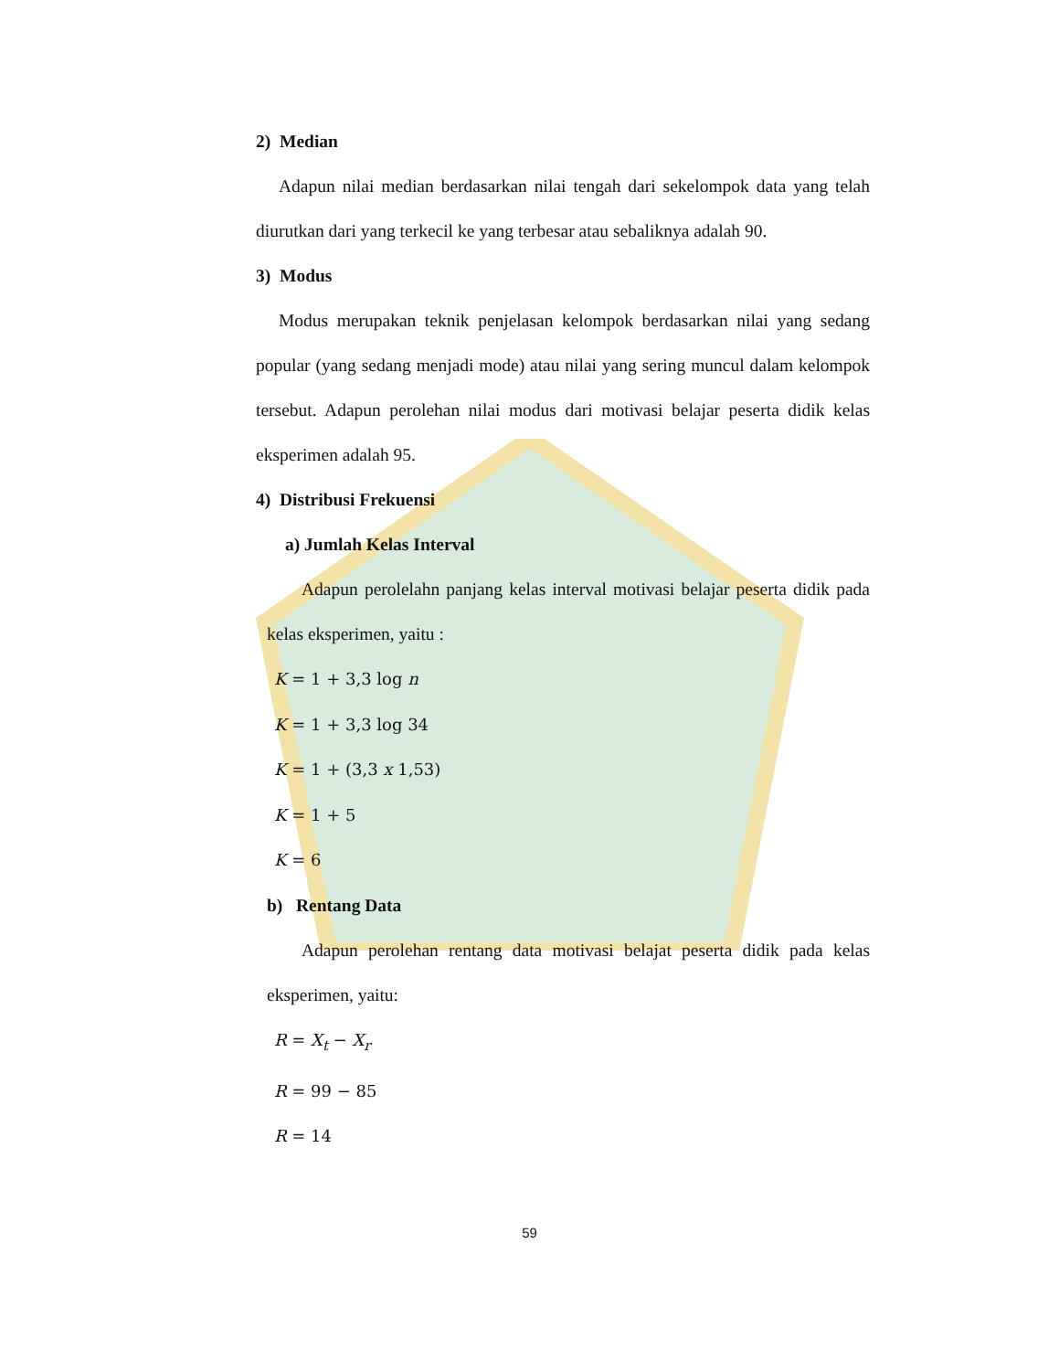2) Median
Adapun nilai median berdasarkan nilai tengah dari sekelompok data yang telah diurutkan dari yang terkecil ke yang terbesar atau sebaliknya adalah 90.
3) Modus
Modus merupakan teknik penjelasan kelompok berdasarkan nilai yang sedang popular (yang sedang menjadi mode) atau nilai yang sering muncul dalam kelompok tersebut. Adapun perolehan nilai modus dari motivasi belajar peserta didik kelas eksperimen adalah 95.
4) Distribusi Frekuensi
a) Jumlah Kelas Interval
Adapun perolelahn panjang kelas interval motivasi belajar peserta didik pada kelas eksperimen, yaitu :
K = 1 + 3,3 log n
K = 1 + 3,3 log 34
K = 1 + (3,3 x 1,53)
K = 1 + 5
K = 6
b) Rentang Data
Adapun perolehan rentang data motivasi belajat peserta didik pada kelas eksperimen, yaitu:
R = X<sub>t</sub> − X<sub>r</sub>
R = 99 − 85
R = 14
59